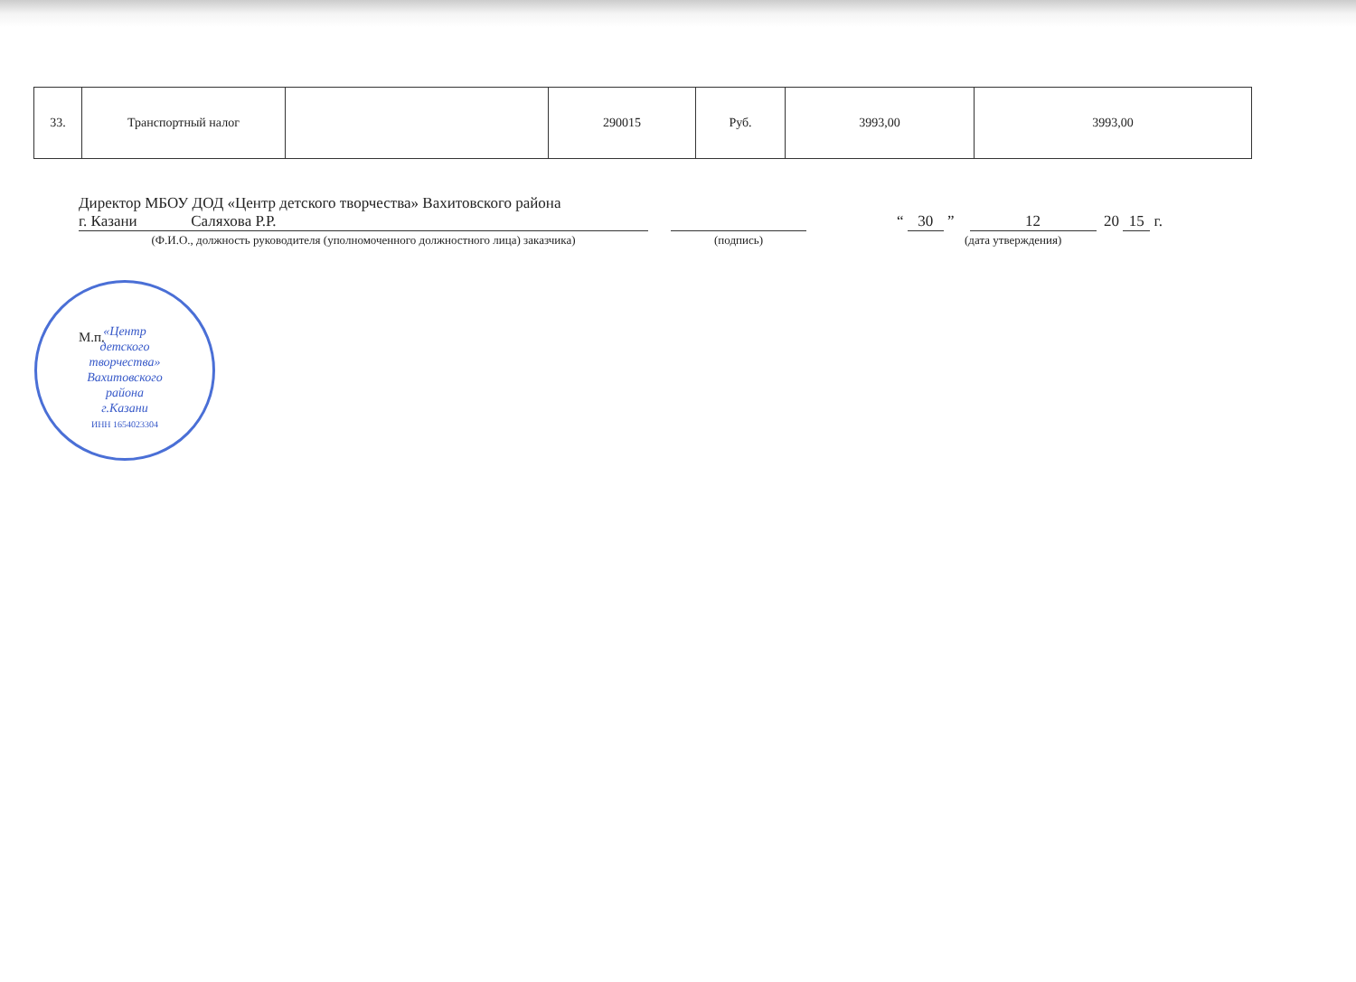| 33. | Транспортный налог | | 290015 | Руб. | 3993,00 | 3993,00 |
Директор МБОУ ДОД «Центр детского творчества» Вахитовского района
г. Казани Саляхова Р.Р.
“ 30 ” 12 20 15 г.
(Ф.И.О., должность руководителя (уполномоченного должностного лица) заказчика) (подпись) (дата утверждения)
«Центр
детского
творчества»
Вахитовского
района
г.Казани
ИНН 1654023304
М.п.